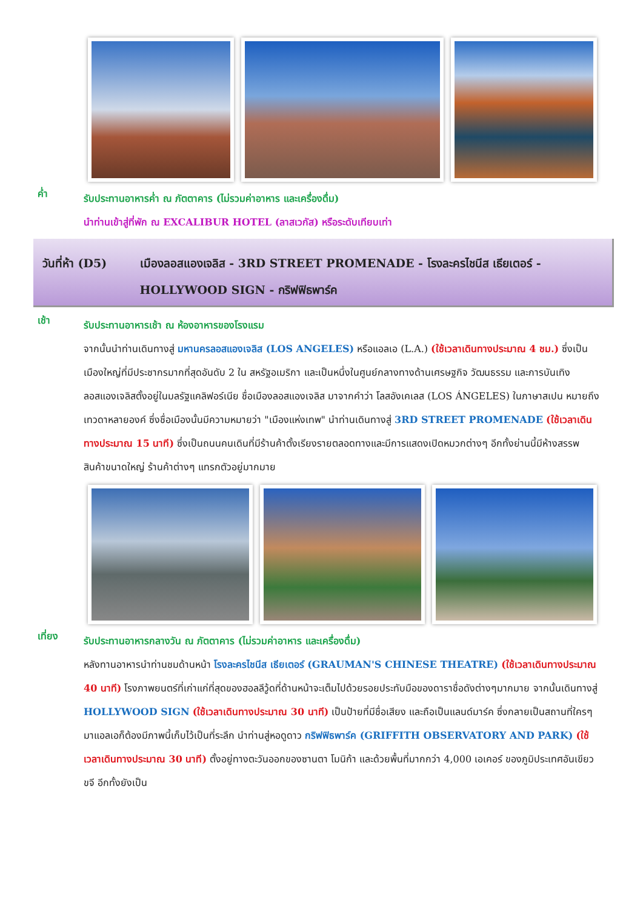ค่ำ
รับประทานอาหารค่ำ ณ ภัตตาคาร (ไม่รวมค่าอาหาร และเครื่องดื่ม)
นำท่านเข้าสู่ที่พัก ณ EXCALIBUR HOTEL (ลาสเวกัส) หรือระดับเทียบเท่า
วันที่ห้า (D5) เมืองลอสแองเจลิส - 3RD STREET PROMENADE - โรงละครไชนีส เธียเตอร์ - HOLLYWOOD SIGN - กริฟฟิธพาร์ค
เช้า
รับประทานอาหารเช้า ณ ห้องอาหารของโรงแรม
จากนั้นนำท่านเดินทางสู่ มหานครลอสแองเจลิส (LOS ANGELES) หรือแอลเอ (L.A.) (ใช้เวลาเดินทางประมาณ 4 ชม.) ซึ่งเป็นเมืองใหญ่ที่มีประชากรมากที่สุดอันดับ 2 ใน สหรัฐอเมริกา และเป็นหนึ่งในศูนย์กลางทางด้านเศรษฐกิจ วัฒนธรรม และการบันเทิง ลอสแองเจลิสตั้งอยู่ในมลรัฐแคลิฟอร์เนีย ชื่อเมืองลอสแองเจลิส มาจากคำว่า โลสอังเคเลส (LOS ÁNGELES) ในภาษาสเปน หมายถึง เทวดาหลายองค์ ซึ่งชื่อเมืองนั้นมีความหมายว่า "เมืองแห่งเทพ" นำท่านเดินทางสู่ 3RD STREET PROMENADE (ใช้เวลาเดินทางประมาณ 15 นาที) ซึ่งเป็นถนนคนเดินที่มีร้านค้าตั้งเรียงรายตลอดทางและมีการแสดงเปิดหมวกต่างๆ อีกทั้งย่านนี้มีห้างสรรพสินค้าขนาดใหญ่ ร้านค้าต่างๆ แทรกตัวอยู่มากมาย
เที่ยง
รับประทานอาหารกลางวัน ณ ภัตตาคาร (ไม่รวมค่าอาหาร และเครื่องดื่ม)
หลังทานอาหารนำท่านชมด้านหน้า โรงละครไชนีส เธียเตอร์ (GRAUMAN'S CHINESE THEATRE) (ใช้เวลาเดินทางประมาณ 40 นาที) โรงภาพยนตร์ที่เก่าแก่ที่สุดของฮอลลีวู้ดที่ด้านหน้าจะเต็มไปด้วยรอยประทับมือของดาราชื่อดังต่างๆมากมาย จากนั้นเดินทางสู่ HOLLYWOOD SIGN (ใช้เวลาเดินทางประมาณ 30 นาที) เป็นป้ายที่มีชื่อเสียง และถือเป็นแลนด์มาร์ค ซึ่งกลายเป็นสถานที่ใครๆ มาแอลเอก็ต้องมีภาพนี้เก็บไว้เป็นที่ระลึก นำท่านสู่หอดูดาว กริฟฟิธพาร์ค (GRIFFITH OBSERVATORY AND PARK) (ใช้เวลาเดินทางประมาณ 30 นาที) ตั้งอยู่ทางตะวันออกของซานตา โมนิก้า และด้วยพื้นที่มากกว่า 4,000 เอเคอร์ ของภูมิประเทศอันเขียวขจี อีกทั้งยังเป็น